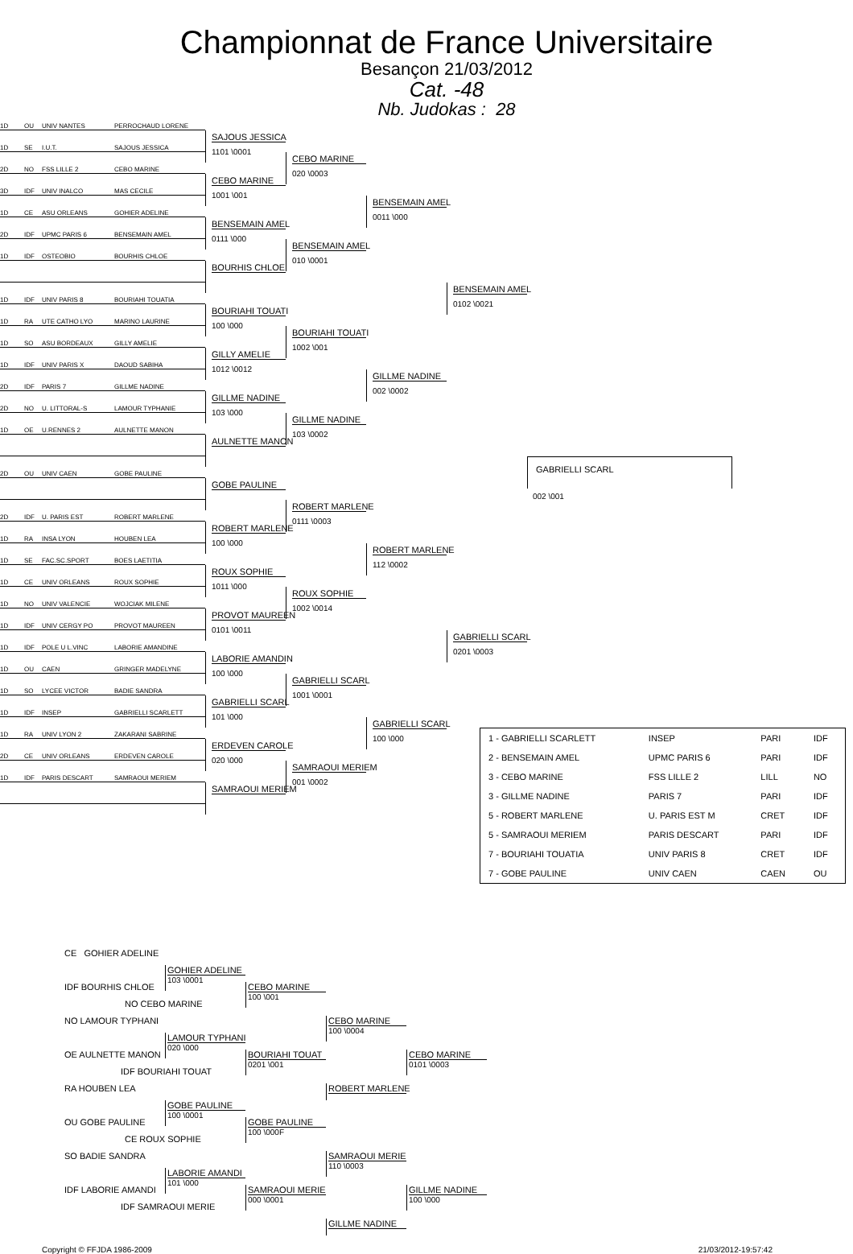Championnat de France Universitaire
Besançon 21/03/2012
Cat. -48
Nb. Judokas : 28
1D OU UNIV NANTES PERROCHAUD LORENE
SAJOUS JESSICA
1101 \0001
1D SE I.U.T. SAJOUS JESSICA
CEBO MARINE
020 \0003
2D NO FSS LILLE 2 CEBO MARINE
CEBO MARINE
1001 \001
3D IDF UNIV INALCO MAS CECILE
BENSEMAIN AMEL
0011 \000
1D CE ASU ORLEANS GOHIER ADELINE
BENSEMAIN AMEL
0111 \000
2D IDF UPMC PARIS 6 BENSEMAIN AMEL
BENSEMAIN AMEL
010 \0001
1D IDF OSTEOBIO BOURHIS CHLOE
BOURHIS CHLOE
BENSEMAIN AMEL
0102 \0021
1D IDF UNIV PARIS 8 BOURIAHI TOUATIA
BOURIAHI TOUATI
100 \000
1D RA UTE CATHO LYO MARINO LAURINE
BOURIAHI TOUATI
1002 \001
1D SO ASU BORDEAUX GILLY AMELIE
GILLY AMELIE
1012 \0012
1D IDF UNIV PARIS X DAOUD SABIHA
GILLME NADINE
002 \0002
2D IDF PARIS 7 GILLME NADINE
GILLME NADINE
103 \000
2D NO U. LITTORAL-S LAMOUR TYPHANIE
GILLME NADINE
103 \0002
1D OE U.RENNES 2 AULNETTE MANON
AULNETTE MANON
GABRIELLI SCARL
2D OU UNIV CAEN GOBE PAULINE
GOBE PAULINE
002 \001
ROBERT MARLENE
0111 \0003
2D IDF U. PARIS EST ROBERT MARLENE
ROBERT MARLENE
100 \000
1D RA INSA LYON HOUBEN LEA
ROBERT MARLENE
112 \0002
1D SE FAC.SC.SPORT BOES LAETITIA
ROUX SOPHIE
1011 \000
1D CE UNIV ORLEANS ROUX SOPHIE
ROUX SOPHIE
1002 \0014
1D NO UNIV VALENCIE WOJCIAK MILENE
PROVOT MAUREEN
0101 \0011
1D IDF UNIV CERGY PO PROVOT MAUREEN
GABRIELLI SCARL
0201 \0003
1D IDF POLE U L.VINC LABORIE AMANDINE
LABORIE AMANDIN
100 \000
1D OU CAEN GRINGER MADELYNE
GABRIELLI SCARL
1001 \0001
1D SO LYCEE VICTOR BADIE SANDRA
GABRIELLI SCARL
101 \000
1D IDF INSEP GABRIELLI SCARLETT
GABRIELLI SCARL
100 \000
| 1 - GABRIELLI SCARLETT | INSEP | PARI | IDF |
| 2 - BENSEMAIN AMEL | UPMC PARIS 6 | PARI | IDF |
| 3 - CEBO MARINE | FSS LILLE 2 | LILL | NO |
| 3 - GILLME NADINE | PARIS 7 | PARI | IDF |
| 5 - ROBERT MARLENE | U. PARIS EST M | CRET | IDF |
| 5 - SAMRAOUI MERIEM | PARIS DESCART | PARI | IDF |
| 7 - BOURIAHI TOUATIA | UNIV PARIS 8 | CRET | IDF |
| 7 - GOBE PAULINE | UNIV CAEN | CAEN | OU |
1D RA UNIV LYON 2 ZAKARANI SABRINE
ERDEVEN CAROLE
020 \000
2D CE UNIV ORLEANS ERDEVEN CAROLE
SAMRAOUI MERIEM
001 \0002
1D IDF PARIS DESCART SAMRAOUI MERIEM
SAMRAOUI MERIEM
CE GOHIER ADELINE
GOHIER ADELINE
103 \0001
IDF BOURHIS CHLOE
CEBO MARINE
100 \001
NO CEBO MARINE
NO LAMOUR TYPHANI
CEBO MARINE
100 \0004
LAMOUR TYPHANI
020 \000
OE AULNETTE MANON
BOURIAHI TOUAT
0201 \001
CEBO MARINE
0101 \0003
IDF BOURIAHI TOUAT
RA HOUBEN LEA
ROBERT MARLENE
GOBE PAULINE
100 \0001
OU GOBE PAULINE
GOBE PAULINE
100 \000F
CE ROUX SOPHIE
SO BADIE SANDRA
SAMRAOUI MERIE
110 \0003
LABORIE AMANDI
101 \000
IDF LABORIE AMANDI
SAMRAOUI MERIE
000 \0001
GILLME NADINE
100 \000
IDF SAMRAOUI MERIE
GILLME NADINE
Copyright © FFJDA 1986-2009 21/03/2012-19:57:42